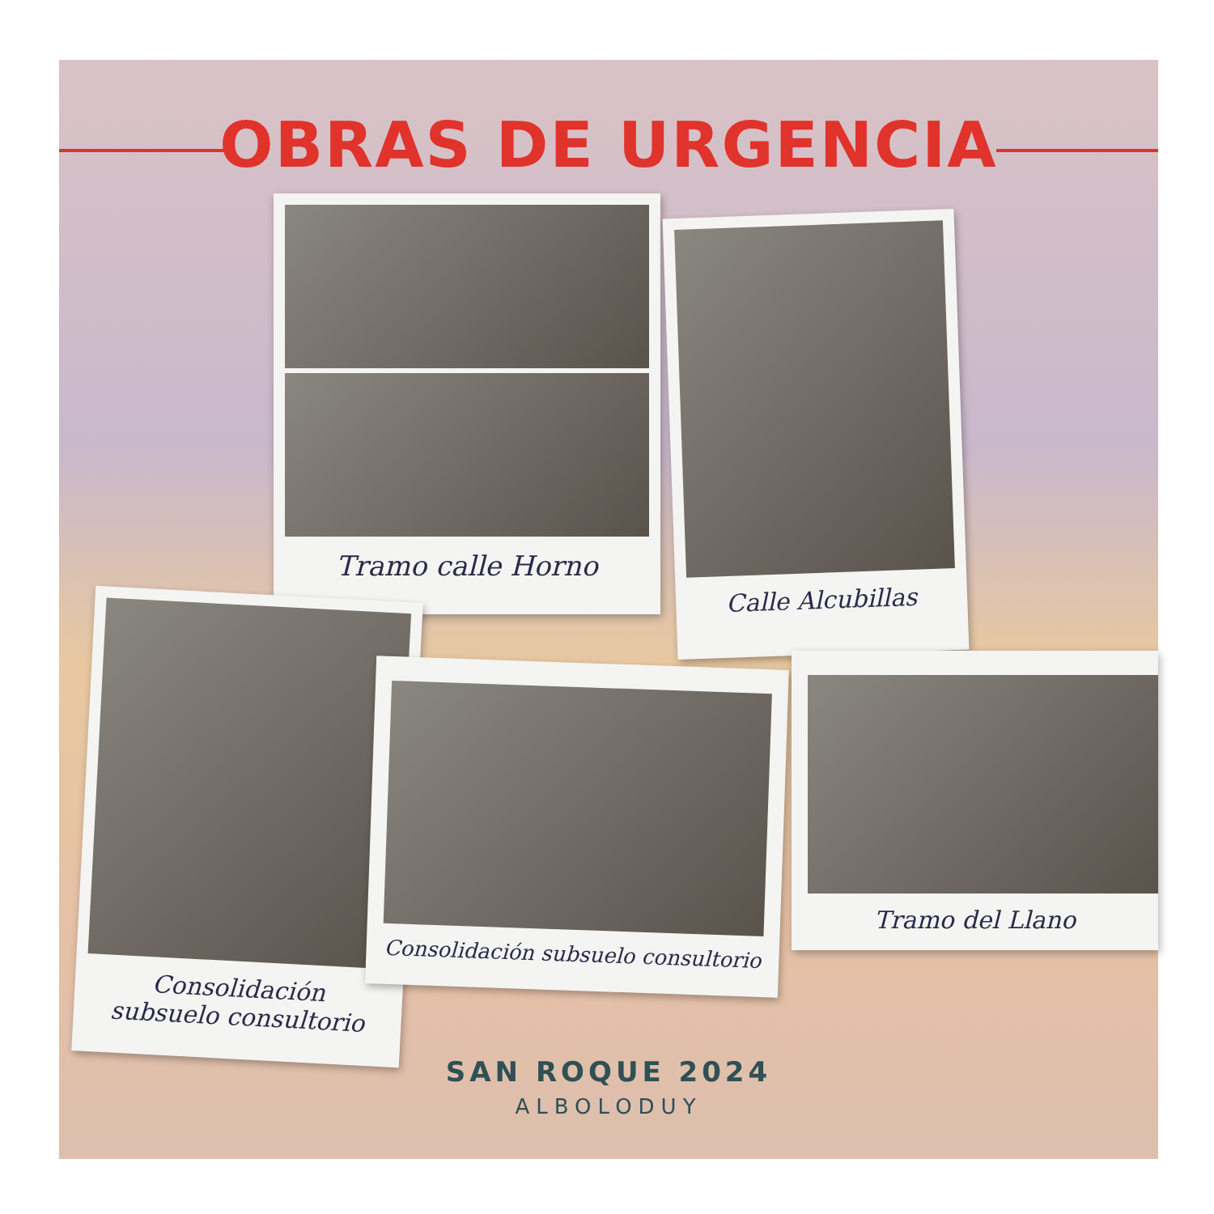OBRAS DE URGENCIA
Tramo calle Horno
Calle Alcubillas
Consolidación
subsuelo consultorio
Consolidación subsuelo consultorio
Tramo del Llano
SAN ROQUE 2024
ALBOLODUY